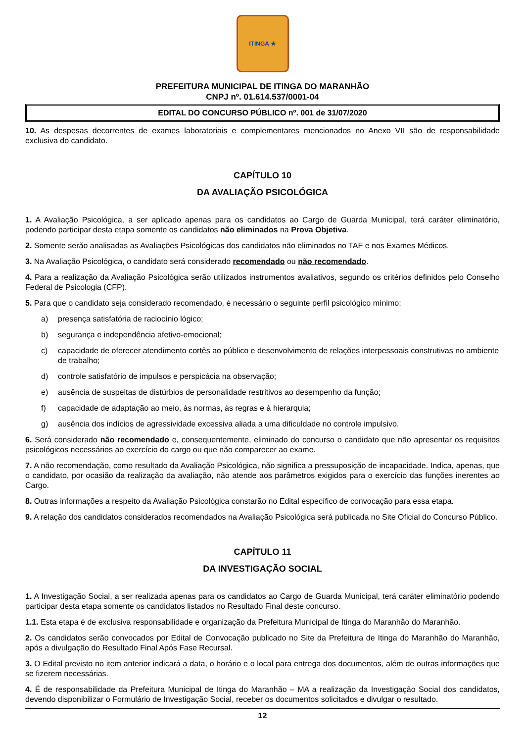ITINGA ★
PREFEITURA MUNICIPAL DE ITINGA DO MARANHÃO
CNPJ nº. 01.614.537/0001-04
EDITAL DO CONCURSO PÚBLICO nº. 001 de 31/07/2020
10. As despesas decorrentes de exames laboratoriais e complementares mencionados no Anexo VII são de responsabilidade exclusiva do candidato.
CAPÍTULO 10
DA AVALIAÇÃO PSICOLÓGICA
1. A Avaliação Psicológica, a ser aplicado apenas para os candidatos ao Cargo de Guarda Municipal, terá caráter eliminatório, podendo participar desta etapa somente os candidatos não eliminados na Prova Objetiva.
2. Somente serão analisadas as Avaliações Psicológicas dos candidatos não eliminados no TAF e nos Exames Médicos.
3. Na Avaliação Psicológica, o candidato será considerado recomendado ou não recomendado.
4. Para a realização da Avaliação Psicológica serão utilizados instrumentos avaliativos, segundo os critérios definidos pelo Conselho Federal de Psicologia (CFP).
5. Para que o candidato seja considerado recomendado, é necessário o seguinte perfil psicológico mínimo:
a) presença satisfatória de raciocínio lógico;
b) segurança e independência afetivo-emocional;
c) capacidade de oferecer atendimento cortês ao público e desenvolvimento de relações interpessoais construtivas no ambiente de trabalho;
d) controle satisfatório de impulsos e perspicácia na observação;
e) ausência de suspeitas de distúrbios de personalidade restritivos ao desempenho da função;
f) capacidade de adaptação ao meio, às normas, às regras e à hierarquia;
g) ausência dos indícios de agressividade excessiva aliada a uma dificuldade no controle impulsivo.
6. Será considerado não recomendado e, consequentemente, eliminado do concurso o candidato que não apresentar os requisitos psicológicos necessários ao exercício do cargo ou que não comparecer ao exame.
7. A não recomendação, como resultado da Avaliação Psicológica, não significa a pressuposição de incapacidade. Indica, apenas, que o candidato, por ocasião da realização da avaliação, não atende aos parâmetros exigidos para o exercício das funções inerentes ao Cargo.
8. Outras informações a respeito da Avaliação Psicológica constarão no Edital específico de convocação para essa etapa.
9. A relação dos candidatos considerados recomendados na Avaliação Psicológica será publicada no Site Oficial do Concurso Público.
CAPÍTULO 11
DA INVESTIGAÇÃO SOCIAL
1. A Investigação Social, a ser realizada apenas para os candidatos ao Cargo de Guarda Municipal, terá caráter eliminatório podendo participar desta etapa somente os candidatos listados no Resultado Final deste concurso.
1.1. Esta etapa é de exclusiva responsabilidade e organização da Prefeitura Municipal de Itinga do Maranhão do Maranhão.
2. Os candidatos serão convocados por Edital de Convocação publicado no Site da Prefeitura de Itinga do Maranhão do Maranhão, após a divulgação do Resultado Final Após Fase Recursal.
3. O Edital previsto no item anterior indicará a data, o horário e o local para entrega dos documentos, além de outras informações que se fizerem necessárias.
4. É de responsabilidade da Prefeitura Municipal de Itinga do Maranhão – MA a realização da Investigação Social dos candidatos, devendo disponibilizar o Formulário de Investigação Social, receber os documentos solicitados e divulgar o resultado.
12